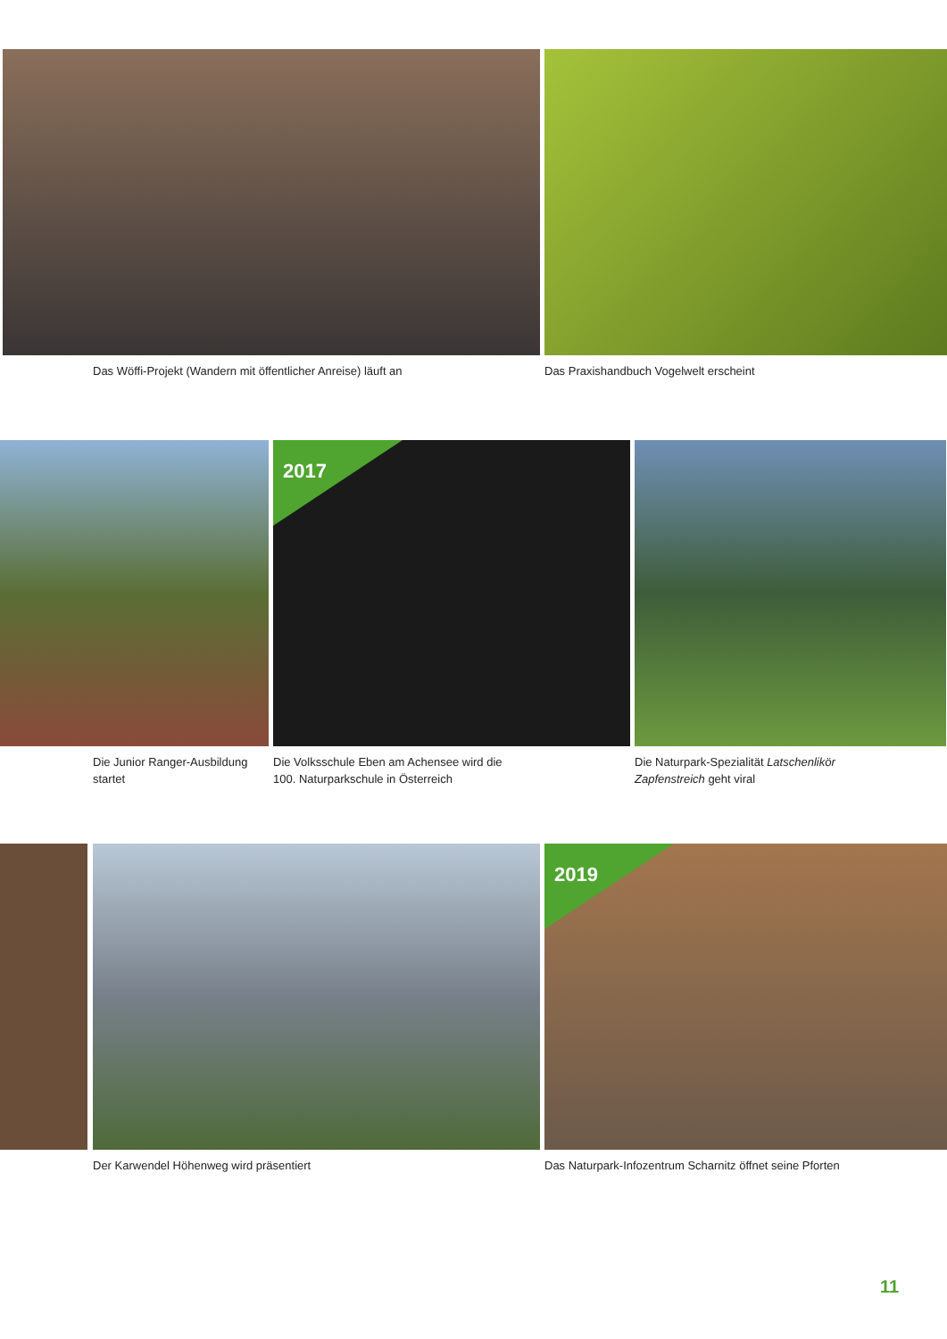Das Wöffi-Projekt (Wandern mit öffentlicher Anreise) läuft an Das Praxishandbuch Vogelwelt erscheint
Die Junior Ranger-Ausbildung
startet
2017
Die Volksschule Eben am Achensee wird die
100. Naturparkschule in Österreich
Die Naturpark-Spezialität Latschenlikör
Zapfenstreich geht viral
Der Karwendel Höhenweg wird präsentiert
2019
Das Naturpark-Infozentrum Scharnitz öffnet seine Pforten
11